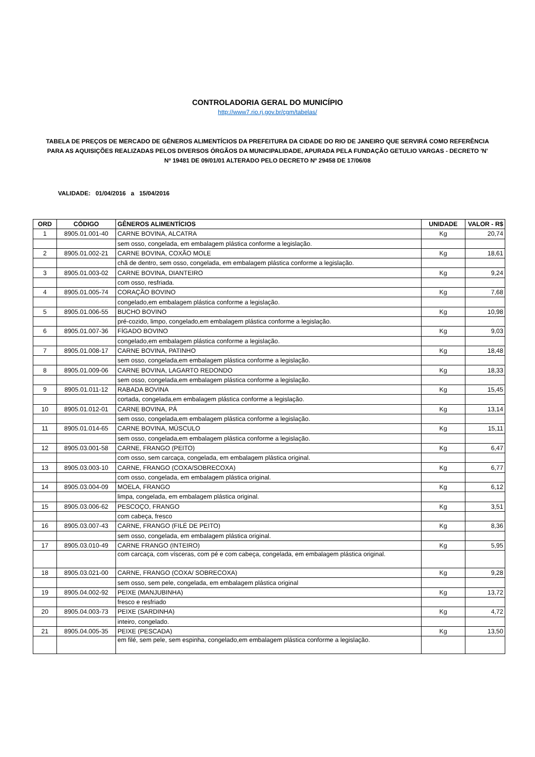CONTROLADORIA GERAL DO MUNICÍPIO
http://www7.rio.rj.gov.br/cgm/tabelas/
TABELA DE PREÇOS DE MERCADO DE GÊNEROS ALIMENTÍCIOS DA PREFEITURA DA CIDADE DO RIO DE JANEIRO QUE SERVIRÁ COMO REFERÊNCIA PARA AS AQUISIÇÕES REALIZADAS PELOS DIVERSOS ÓRGÃOS DA MUNICIPALIDADE, APURADA PELA FUNDAÇÃO GETULIO VARGAS - DECRETO 'N' Nº 19481 DE 09/01/01 ALTERADO PELO DECRETO Nº 29458 DE 17/06/08
VALIDADE: 01/04/2016 a 15/04/2016
| ORD | CÓDIGO | GÊNEROS ALIMENTÍCIOS | UNIDADE | VALOR - R$ |
| --- | --- | --- | --- | --- |
| 1 | 8905.01.001-40 | CARNE BOVINA, ALCATRA | Kg | 20,74 |
| | | sem osso, congelada, em embalagem plástica conforme a legislação. | | |
| 2 | 8905.01.002-21 | CARNE BOVINA, COXÃO MOLE | Kg | 18,61 |
| | | chã de dentro, sem osso, congelada, em embalagem plástica conforme a legislação. | | |
| 3 | 8905.01.003-02 | CARNE BOVINA, DIANTEIRO | Kg | 9,24 |
| | | com osso, resfriada. | | |
| 4 | 8905.01.005-74 | CORAÇÃO BOVINO | Kg | 7,68 |
| | | congelado,em embalagem plástica conforme a legislação. | | |
| 5 | 8905.01.006-55 | BUCHO BOVINO | Kg | 10,98 |
| | | pré-cozido, limpo, congelado,em embalagem plástica conforme a legislação. | | |
| 6 | 8905.01.007-36 | FÍGADO BOVINO | Kg | 9,03 |
| | | congelado,em embalagem plástica conforme a legislação. | | |
| 7 | 8905.01.008-17 | CARNE BOVINA, PATINHO | Kg | 18,48 |
| | | sem osso, congelada,em embalagem plástica conforme a legislação. | | |
| 8 | 8905.01.009-06 | CARNE BOVINA, LAGARTO REDONDO | Kg | 18,33 |
| | | sem osso, congelada,em embalagem plástica conforme a legislação. | | |
| 9 | 8905.01.011-12 | RABADA BOVINA | Kg | 15,45 |
| | | cortada, congelada,em embalagem plástica conforme a legislação. | | |
| 10 | 8905.01.012-01 | CARNE BOVINA, PÁ | Kg | 13,14 |
| | | sem osso, congelada,em embalagem plástica conforme a legislação. | | |
| 11 | 8905.01.014-65 | CARNE BOVINA, MÚSCULO | Kg | 15,11 |
| | | sem osso, congelada,em embalagem plástica conforme a legislação. | | |
| 12 | 8905.03.001-58 | CARNE, FRANGO (PEITO) | Kg | 6,47 |
| | | com osso, sem carcaça, congelada, em embalagem plástica original. | | |
| 13 | 8905.03.003-10 | CARNE, FRANGO (COXA/SOBRECOXA) | Kg | 6,77 |
| | | com osso, congelada, em embalagem plástica original. | | |
| 14 | 8905.03.004-09 | MOELA, FRANGO | Kg | 6,12 |
| | | limpa, congelada, em embalagem plástica original. | | |
| 15 | 8905.03.006-62 | PESCOÇO, FRANGO | Kg | 3,51 |
| | | com cabeça, fresco | | |
| 16 | 8905.03.007-43 | CARNE, FRANGO (FILÉ DE PEITO) | Kg | 8,36 |
| | | sem osso, congelada, em embalagem plástica original. | | |
| 17 | 8905.03.010-49 | CARNE FRANGO (INTEIRO) | Kg | 5,95 |
| | | com carcaça, com vísceras, com pé e com cabeça, congelada, em embalagem plástica original. | | |
| 18 | 8905.03.021-00 | CARNE, FRANGO (COXA/ SOBRECOXA) | Kg | 9,28 |
| | | sem osso, sem pele, congelada, em embalagem plástica original | | |
| 19 | 8905.04.002-92 | PEIXE (MANJUBINHA) | Kg | 13,72 |
| | | fresco e resfriado | | |
| 20 | 8905.04.003-73 | PEIXE (SARDINHA) | Kg | 4,72 |
| | | inteiro, congelado. | | |
| 21 | 8905.04.005-35 | PEIXE (PESCADA) | Kg | 13,50 |
| | | em filé, sem pele, sem espinha, congelado,em embalagem plástica conforme a legislação. | | |